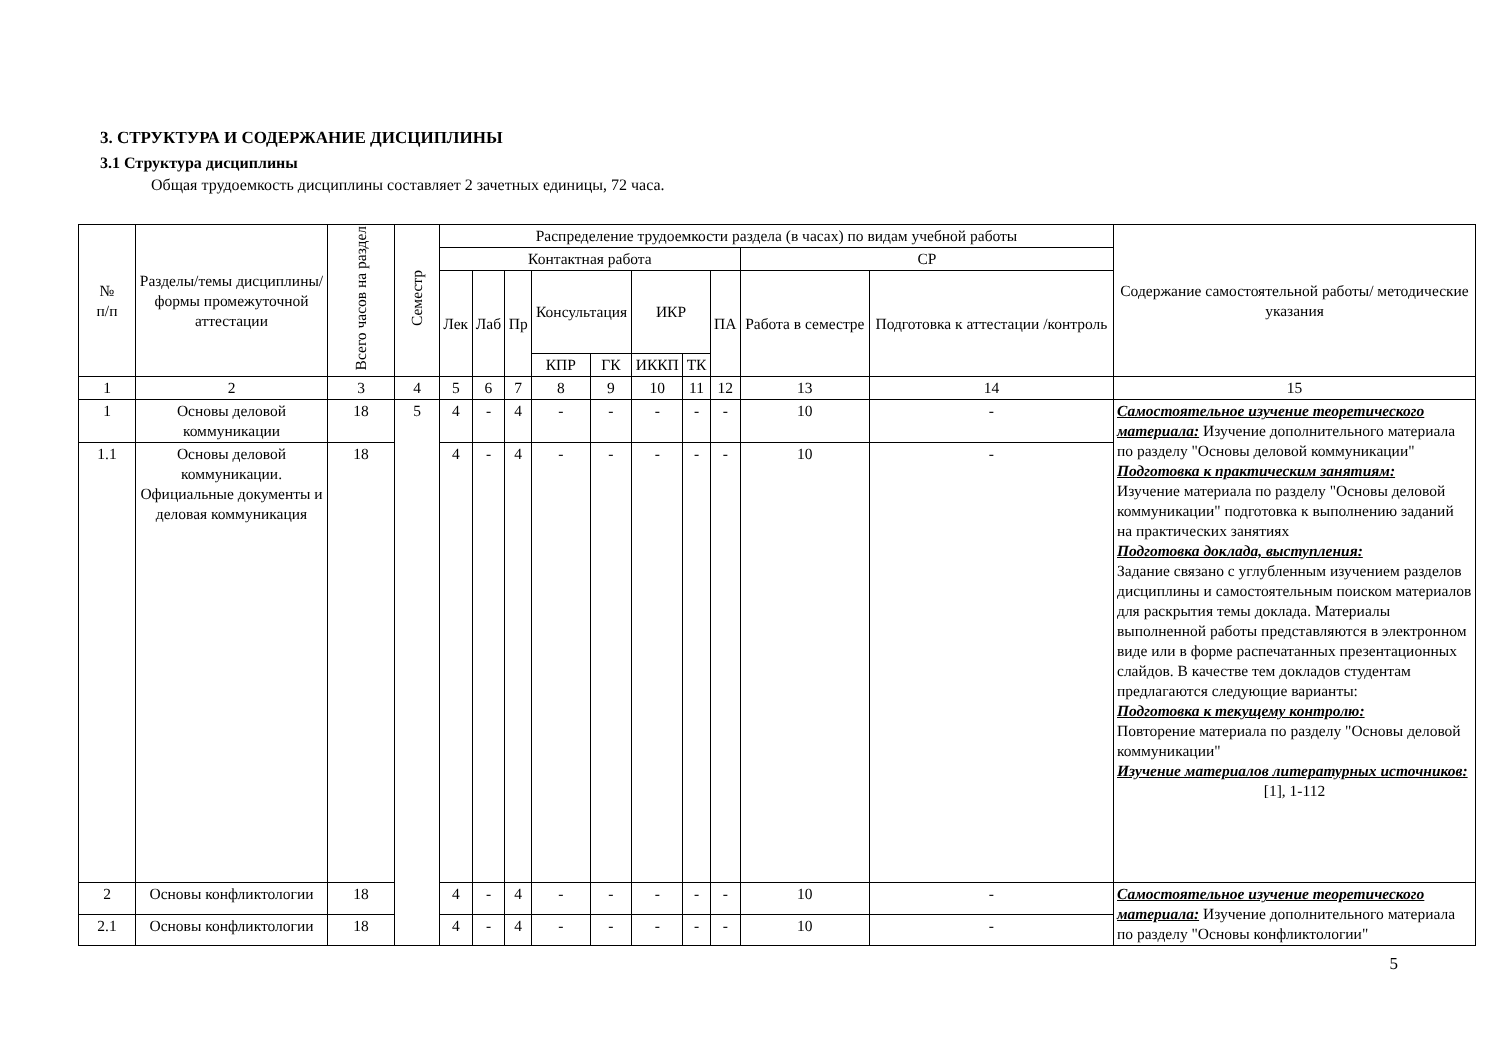3. СТРУКТУРА И СОДЕРЖАНИЕ ДИСЦИПЛИНЫ
3.1 Структура дисциплины
Общая трудоемкость дисциплины составляет 2 зачетных единицы, 72 часа.
| № п/п | Разделы/темы дисциплины/формы промежуточной аттестации | Всего часов на раздел | Семестр | Распределение трудоемкости раздела (в часах) по видам учебной работы | | | | | | | | | | Содержание самостоятельной работы/ методические указания |
| --- | --- | --- | --- | --- | --- | --- | --- | --- | --- | --- | --- | --- | --- | --- |
| | | | | Контактная работа | | | | | | | | СР | | |
| | | | | Лек | Лаб | Пр | Консультация | | ИКР | | ПА | Работа в семестре | Подготовка к аттестации /контроль | |
| | | | | | | | КПР | ГК | ИККП | ТК | | | | |
| 1 | 2 | 3 | 4 | 5 | 6 | 7 | 8 | 9 | 10 | 11 | 12 | 13 | 14 | 15 |
| 1 | Основы деловой коммуникации | 18 | 5 | 4 | - | 4 | - | - | - | - | - | 10 | - | Самостоятельное изучение теоретического материала: Изучение дополнительного материала по разделу "Основы деловой коммуникации" Подготовка к практическим занятиям: Изучение материала по разделу "Основы деловой коммуникации" подготовка к выполнению заданий на практических занятиях Подготовка доклада, выступления: Задание связано с углубленным изучением разделов дисциплины и самостоятельным поиском материалов для раскрытия темы доклада. Материалы выполненной работы представляются в электронном виде или в форме распечатанных презентационных слайдов. В качестве тем докладов студентам предлагаются следующие варианты: Подготовка к текущему контролю: Повторение материала по разделу "Основы деловой коммуникации" Изучение материалов литературных источников: [1], 1-112 |
| 1.1 | Основы деловой коммуникации. Официальные документы и деловая коммуникация | 18 | | 4 | - | 4 | - | - | - | - | - | 10 | - | |
| 2 | Основы конфликтологии | 18 | | 4 | - | 4 | - | - | - | - | - | 10 | - | Самостоятельное изучение теоретического материала: Изучение дополнительного материала по разделу "Основы конфликтологии" |
| 2.1 | Основы конфликтологии | 18 | | 4 | - | 4 | - | - | - | - | - | 10 | - | |
5